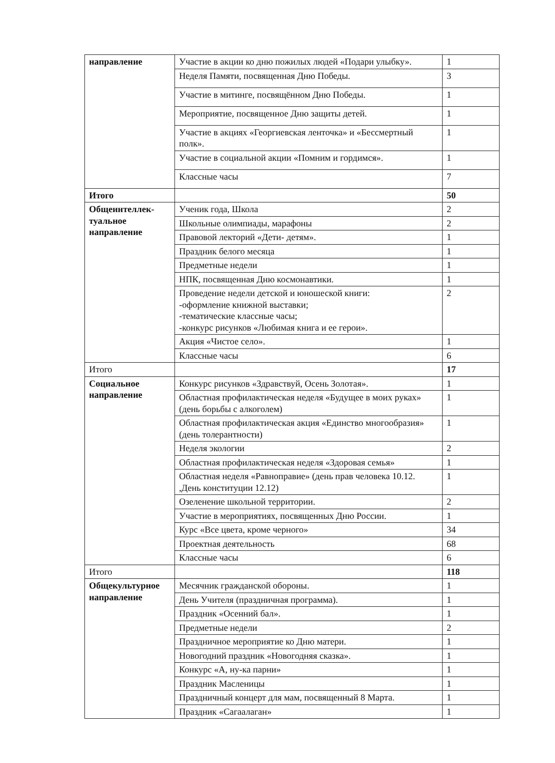| направление | Участие в акции ко дню пожилых людей «Подари улыбку». | 1 |
| | Неделя Памяти, посвященная Дню Победы. | 3 |
| | Участие в митинге, посвящённом Дню Победы. | 1 |
| | Мероприятие, посвященное Дню защиты детей. | 1 |
| | Участие в акциях «Георгиевская ленточка» и «Бессмертный полк». | 1 |
| | Участие в социальной акции «Помним и гордимся». | 1 |
| | Классные часы | 7 |
| Итого | | 50 |
| Общеинтеллек-туальное направление | Ученик года, Школа | 2 |
| | Школьные олимпиады, марафоны | 2 |
| | Правовой лекторий «Дети- детям». | 1 |
| | Праздник белого месяца | 1 |
| | Предметные недели | 1 |
| | НПК, посвященная Дню космонавтики. | 1 |
| | Проведение недели детской и юношеской книги: -оформление книжной выставки; -тематические классные часы; -конкурс рисунков «Любимая книга и ее герои». | 2 |
| | Акция «Чистое село». | 1 |
| | Классные часы | 6 |
| Итого | | 17 |
| Социальное направление | Конкурс рисунков «Здравствуй, Осень Золотая». | 1 |
| | Областная профилактическая неделя «Будущее в моих руках» (день борьбы с алкоголем) | 1 |
| | Областная профилактическая акция «Единство многообразия» (день толерантности) | 1 |
| | Неделя экологии | 2 |
| | Областная профилактическая неделя «Здоровая семья» | 1 |
| | Областная неделя «Равноправие» (день прав человека 10.12. ,День конституции 12.12) | 1 |
| | Озеленение школьной территории. | 2 |
| | Участие в мероприятиях, посвященных Дню России. | 1 |
| | Курс «Все цвета, кроме черного» | 34 |
| | Проектная деятельность | 68 |
| | Классные часы | 6 |
| Итого | | 118 |
| Общекультурное направление | Месячник гражданской обороны. | 1 |
| | День Учителя (праздничная программа). | 1 |
| | Праздник «Осенний бал». | 1 |
| | Предметные недели | 2 |
| | Праздничное мероприятие ко Дню матери. | 1 |
| | Новогодний праздник «Новогодняя сказка». | 1 |
| | Конкурс «А, ну-ка парни» | 1 |
| | Праздник Масленицы | 1 |
| | Праздничный концерт для мам, посвященный 8 Марта. | 1 |
| | Праздник «Сагаалаган» | 1 |